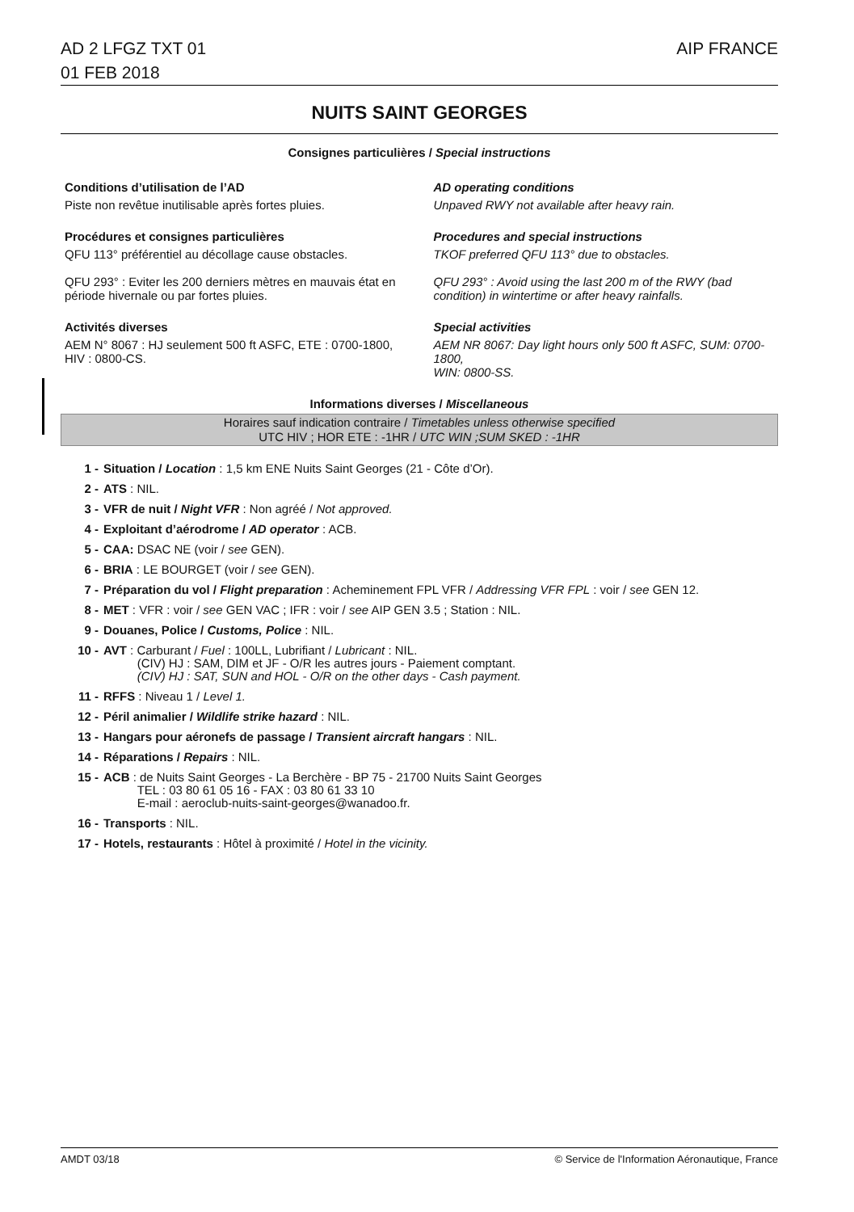AD 2 LFGZ TXT 01
01 FEB 2018
AIP FRANCE
NUITS SAINT GEORGES
Consignes particulières / Special instructions
Conditions d’utilisation de l’AD
Piste non revêtue inutilisable après fortes pluies.
AD operating conditions
Unpaved RWY not available after heavy rain.
Procédures et consignes particulières
QFU 113° préférentiel au décollage cause obstacles.
QFU 293° : Eviter les 200 derniers mètres en mauvais état en période hivernale ou par fortes pluies.
Procedures and special instructions
TKOF preferred QFU 113° due to obstacles.
QFU 293° : Avoid using the last 200 m of the RWY (bad condition) in wintertime or after heavy rainfalls.
Activités diverses
AEM N° 8067 : HJ seulement 500 ft ASFC, ETE : 0700-1800,
HIV : 0800-CS.
Special activities
AEM NR 8067: Day light hours only 500 ft ASFC, SUM: 0700-1800,
WIN: 0800-SS.
Informations diverses / Miscellaneous
Horaires sauf indication contraire / Timetables unless otherwise specified
UTC HIV ; HOR ETE : -1HR / UTC WIN ;SUM SKED : -1HR
1 - Situation / Location : 1,5 km ENE Nuits Saint Georges (21 - Côte d’Or).
2 - ATS : NIL.
3 - VFR de nuit / Night VFR : Non agréé / Not approved.
4 - Exploitant d’aérodrome / AD operator : ACB.
5 - CAA: DSAC NE (voir / see GEN).
6 - BRIA : LE BOURGET (voir / see GEN).
7 - Préparation du vol / Flight preparation : Acheminement FPL VFR / Addressing VFR FPL : voir / see GEN 12.
8 - MET : VFR : voir / see GEN VAC ; IFR : voir / see AIP GEN 3.5 ; Station : NIL.
9 - Douanes, Police / Customs, Police : NIL.
10 - AVT : Carburant / Fuel : 100LL, Lubrifiant / Lubricant : NIL.
(CIV) HJ : SAM, DIM et JF - O/R les autres jours - Paiement comptant.
(CIV) HJ : SAT, SUN and HOL - O/R on the other days - Cash payment.
11 - RFFS : Niveau 1 / Level 1.
12 - Péril animalier / Wildlife strike hazard : NIL.
13 - Hangars pour aéronefs de passage / Transient aircraft hangars : NIL.
14 - Réparations / Repairs : NIL.
15 - ACB : de Nuits Saint Georges - La Berchère - BP 75 - 21700 Nuits Saint Georges
TEL : 03 80 61 05 16 - FAX : 03 80 61 33 10
E-mail : aeroclub-nuits-saint-georges@wanadoo.fr.
16 - Transports : NIL.
17 - Hotels, restaurants : Hôtel à proximité / Hotel in the vicinity.
AMDT 03/18 © Service de l'Information Aéronautique, France